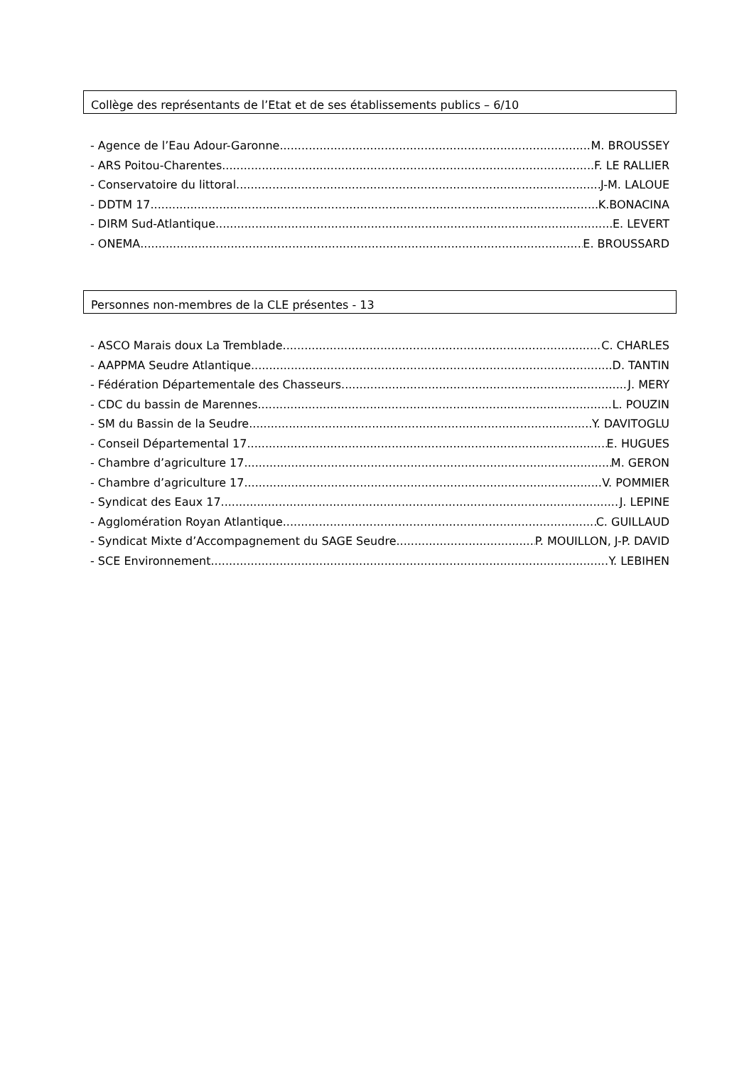Collège des représentants de l’Etat et de ses établissements publics – 6/10
- Agence de l’Eau Adour-Garonne M. BROUSSEY
- ARS Poitou-Charentes F. LE RALLIER
- Conservatoire du littoral J-M. LALOUE
- DDTM 17 K.BONACINA
- DIRM Sud-Atlantique E. LEVERT
- ONEMA E. BROUSSARD
Personnes non-membres de la CLE présentes - 13
- ASCO Marais doux La Tremblade C. CHARLES
- AAPPMA Seudre Atlantique D. TANTIN
- Fédération Départementale des Chasseurs J. MERY
- CDC du bassin de Marennes L. POUZIN
- SM du Bassin de la Seudre Y. DAVITOGLU
- Conseil Départemental 17 E. HUGUES
- Chambre d’agriculture 17 M. GERON
- Chambre d’agriculture 17 V. POMMIER
- Syndicat des Eaux 17 J. LEPINE
- Agglomération Royan Atlantique C. GUILLAUD
- Syndicat Mixte d’Accompagnement du SAGE Seudre P. MOUILLON, J-P. DAVID
- SCE Environnement Y. LEBIHEN